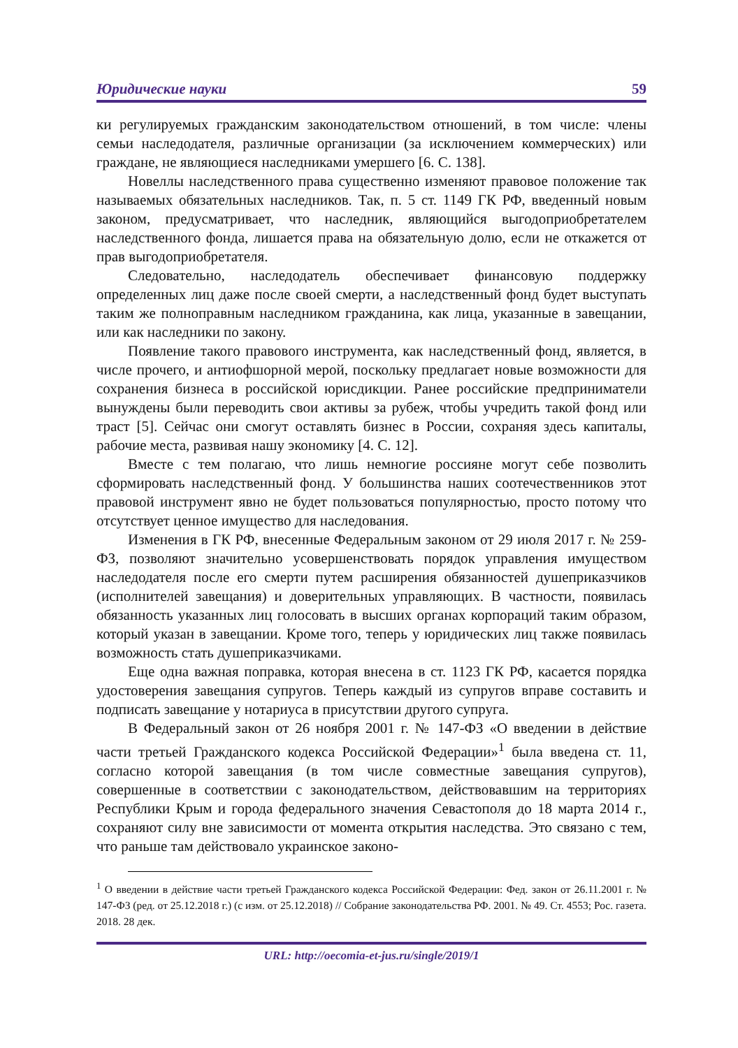Юридические науки 59
ки регулируемых гражданским законодательством отношений, в том числе: члены семьи наследодателя, различные организации (за исключением коммерческих) или граждане, не являющиеся наследниками умершего [6. С. 138].
Новеллы наследственного права существенно изменяют правовое положение так называемых обязательных наследников. Так, п. 5 ст. 1149 ГК РФ, введенный новым законом, предусматривает, что наследник, являющийся выгодоприобретателем наследственного фонда, лишается права на обязательную долю, если не откажется от прав выгодоприобретателя.
Следовательно, наследодатель обеспечивает финансовую поддержку определенных лиц даже после своей смерти, а наследственный фонд будет выступать таким же полноправным наследником гражданина, как лица, указанные в завещании, или как наследники по закону.
Появление такого правового инструмента, как наследственный фонд, является, в числе прочего, и антиофшорной мерой, поскольку предлагает новые возможности для сохранения бизнеса в российской юрисдикции. Ранее российские предприниматели вынуждены были переводить свои активы за рубеж, чтобы учредить такой фонд или траст [5]. Сейчас они смогут оставлять бизнес в России, сохраняя здесь капиталы, рабочие места, развивая нашу экономику [4. С. 12].
Вместе с тем полагаю, что лишь немногие россияне могут себе позволить сформировать наследственный фонд. У большинства наших соотечественников этот правовой инструмент явно не будет пользоваться популярностью, просто потому что отсутствует ценное имущество для наследования.
Изменения в ГК РФ, внесенные Федеральным законом от 29 июля 2017 г. № 259-ФЗ, позволяют значительно усовершенствовать порядок управления имуществом наследодателя после его смерти путем расширения обязанностей душеприказчиков (исполнителей завещания) и доверительных управляющих. В частности, появилась обязанность указанных лиц голосовать в высших органах корпораций таким образом, который указан в завещании. Кроме того, теперь у юридических лиц также появилась возможность стать душеприказчиками.
Еще одна важная поправка, которая внесена в ст. 1123 ГК РФ, касается порядка удостоверения завещания супругов. Теперь каждый из супругов вправе составить и подписать завещание у нотариуса в присутствии другого супруга.
В Федеральный закон от 26 ноября 2001 г. № 147-ФЗ «О введении в действие части третьей Гражданского кодекса Российской Федерации»<sup>1</sup> была введена ст. 11, согласно которой завещания (в том числе совместные завещания супругов), совершенные в соответствии с законодательством, действовавшим на территориях Республики Крым и города федерального значения Севастополя до 18 марта 2014 г., сохраняют силу вне зависимости от момента открытия наследства. Это связано с тем, что раньше там действовало украинское законо-
<sup>1</sup> О введении в действие части третьей Гражданского кодекса Российской Федерации: Фед. закон от 26.11.2001 г. № 147-ФЗ (ред. от 25.12.2018 г.) (с изм. от 25.12.2018) // Собрание законодательства РФ. 2001. № 49. Ст. 4553; Рос. газета. 2018. 28 дек.
URL: http://oecomia-et-jus.ru/single/2019/1